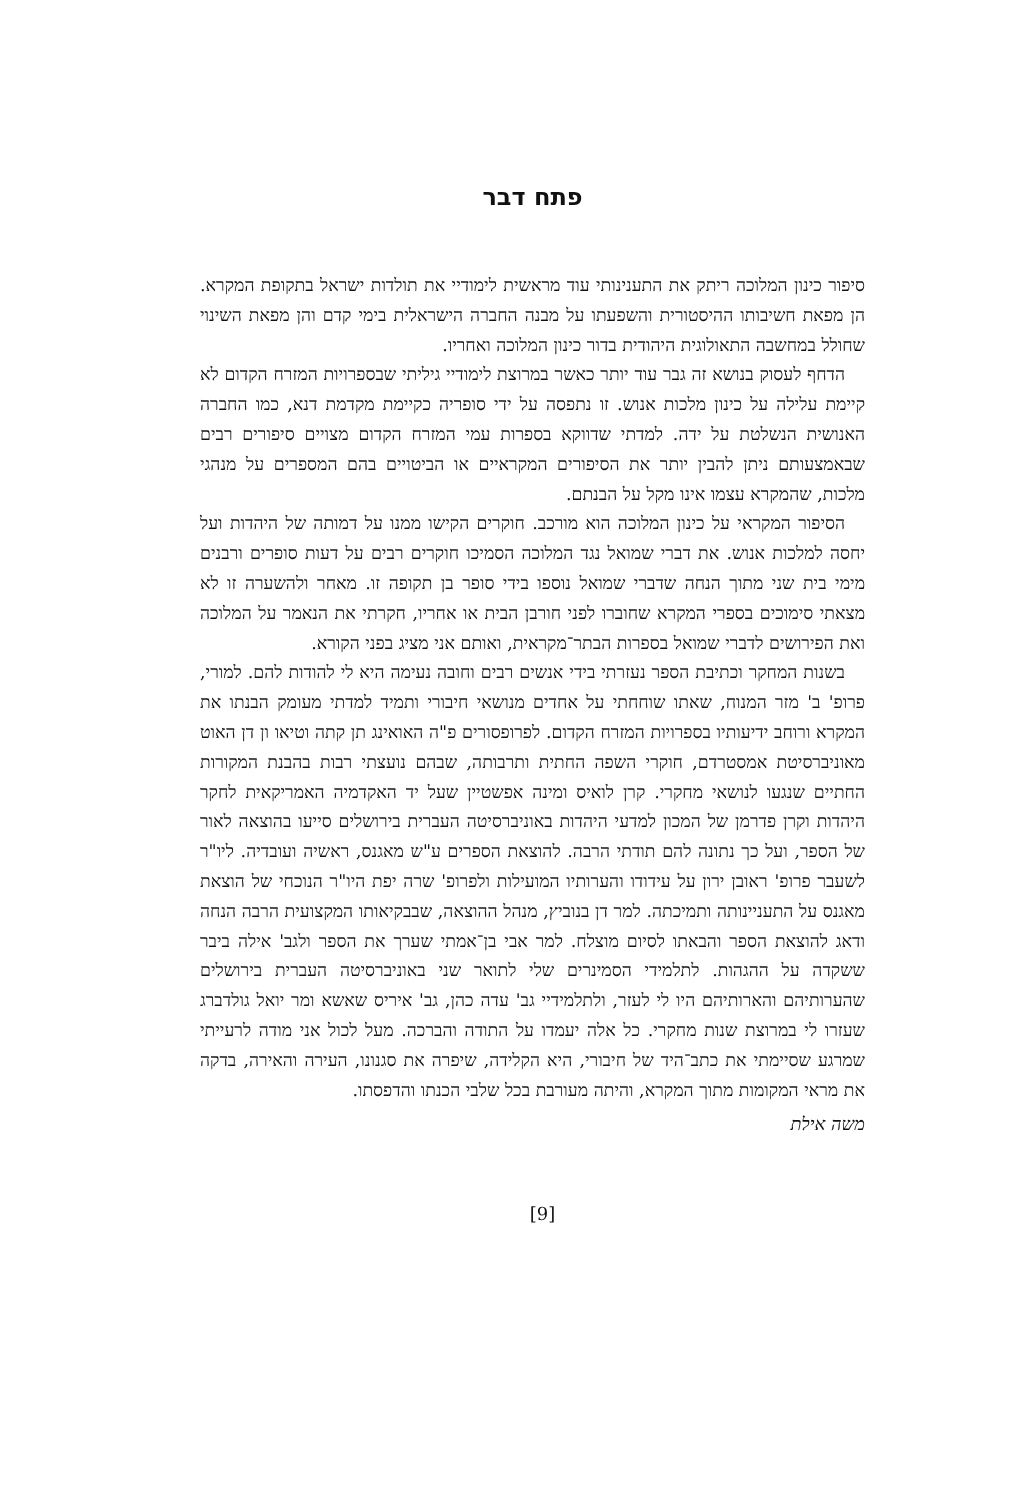פתח דבר
סיפור כינון המלוכה ריתק את התענינותי עוד מראשית לימודיי את תולדות ישראל בתקופת המקרא. הן מפאת חשיבותו ההיסטורית והשפעתו על מבנה החברה הישראלית בימי קדם והן מפאת השינוי שחולל במחשבה התאולוגית היהודית בדור כינון המלוכה ואחריו.
הדחף לעסוק בנושא זה גבר עוד יותר כאשר במרוצת לימודיי גיליתי שבספרויות המזרח הקדום לא קיימת עלילה על כינון מלכות אנוש. זו נתפסה על ידי סופריה כקיימת מקדמת דנא, כמו החברה האנושית הנשלטת על ידה. למדתי שדווקא בספרות עמי המזרח הקדום מצויים סיפורים רבים שבאמצעותם ניתן להבין יותר את הסיפורים המקראיים או הביטויים בהם המספרים על מנהגי מלכות, שהמקרא עצמו אינו מקל על הבנתם.
הסיפור המקראי על כינון המלוכה הוא מורכב. חוקרים הקישו ממנו על דמותה של היהדות ועל יחסה למלכות אנוש. את דברי שמואל נגד המלוכה הסמיכו חוקרים רבים על דעות סופרים ורבנים מימי בית שני מתוך הנחה שדברי שמואל נוספו בידי סופר בן תקופה זו. מאחר ולהשערה זו לא מצאתי סימוכים בספרי המקרא שחוברו לפני חורבן הבית או אחריו, חקרתי את הנאמר על המלוכה ואת הפירושים לדברי שמואל בספרות הבתר־מקראית, ואותם אני מציג בפני הקורא.
בשנות המחקר וכתיבת הספר נעזרתי בידי אנשים רבים וחובה נעימה היא לי להודות להם. למורי, פרופ' ב' מזר המנוח, שאתו שוחחתי על אחדים מנושאי חיבורי ותמיד למדתי מעומק הבנתו את המקרא ורוחב ידיעותיו בספרויות המזרח הקדום. לפרופסורים פ"ה האואינג תן קתה וטיאו ון דן האוט מאוניברסיטת אמסטרדם, חוקרי השפה החתית ותרבותה, שבהם נועצתי רבות בהבנת המקורות החתיים שנגעו לנושאי מחקרי. קרן לואיס ומינה אפשטיין שעל יד האקדמיה האמריקאית לחקר היהדות וקרן פדרמן של המכון למדעי היהדות באוניברסיטה העברית בירושלים סייעו בהוצאה לאור של הספר, ועל כך נתונה להם תודתי הרבה. להוצאת הספרים ע"ש מאגנס, ראשיה ועובדיה. ליו"ר לשעבר פרופ' ראובן ירון על עידודו והערותיו המועילות ולפרופ' שרה יפת היו"ר הנוכחי של הוצאת מאגנס על התעניינותה ותמיכתה. למר דן בנוביץ, מנהל ההוצאה, שבבקיאותו המקצועית הרבה הנחה ודאג להוצאת הספר והבאתו לסיום מוצלח. למר אבי בן־אמתי שערך את הספר ולגב' אילה ביבר ששקדה על ההגהות. לתלמידי הסמינרים שלי לתואר שני באוניברסיטה העברית בירושלים שהערותיהם והארותיהם היו לי לעזר, ולתלמידיי גב' עדה כהן, גב' איריס שאשא ומר יואל גולדברג שעזרו לי במרוצת שנות מחקרי. כל אלה יעמדו על התודה והברכה. מעל לכול אני מודה לרעייתי שמרגע שסיימתי את כתב־היד של חיבורי, היא הקלידה, שיפרה את סגנונו, העירה והאירה, בדקה את מראי המקומות מתוך המקרא, והיתה מעורבת בכל שלבי הכנתו והדפסתו.
משה אילת
[9]